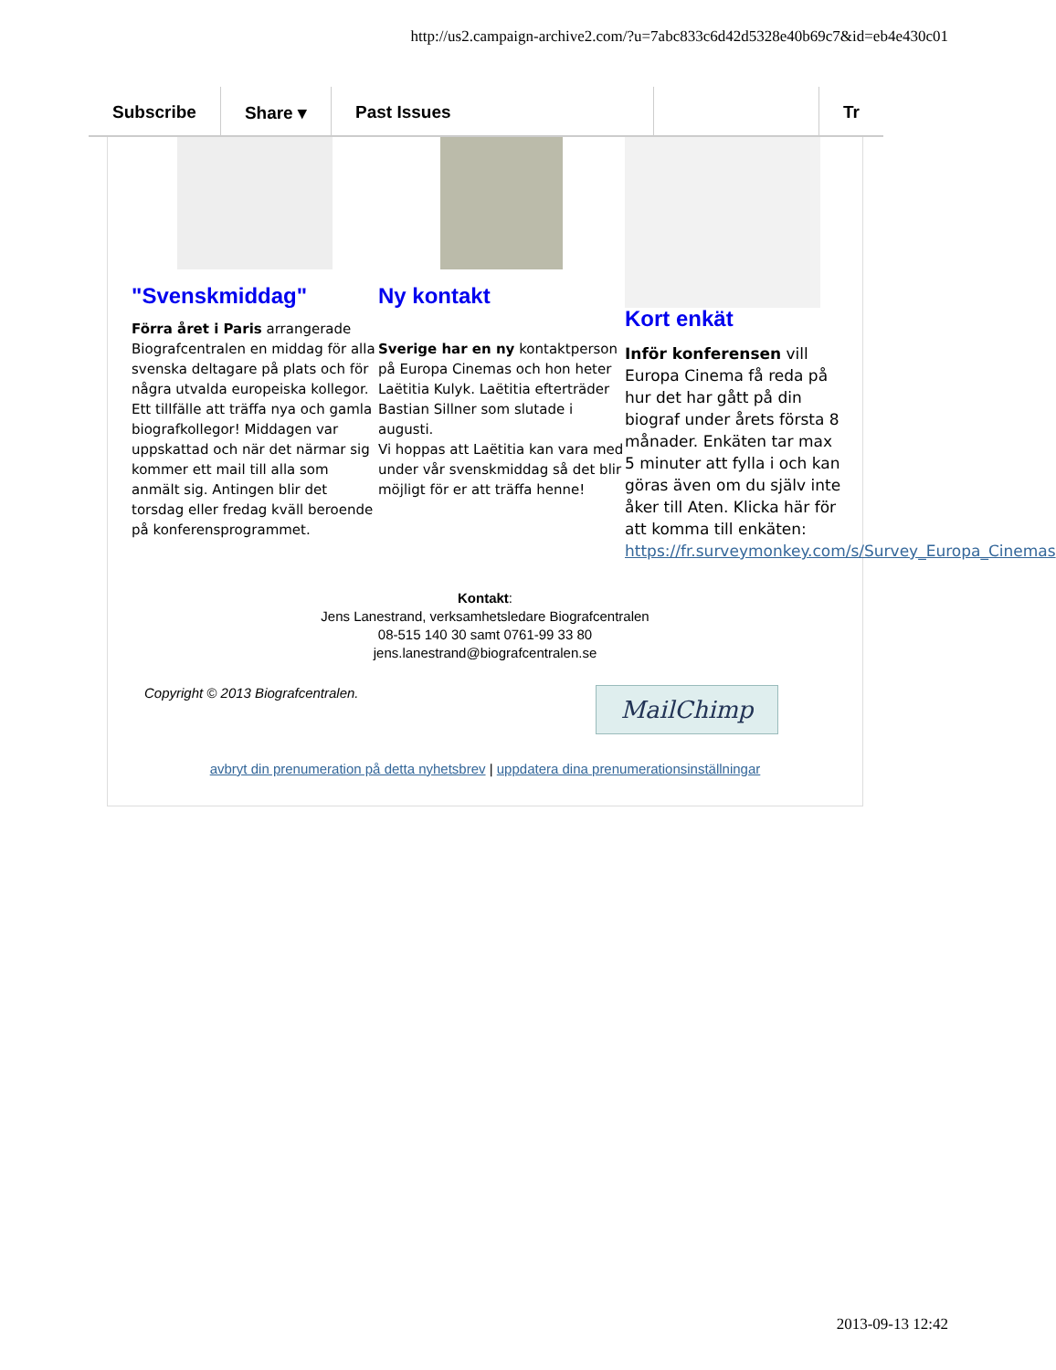http://us2.campaign-archive2.com/?u=7abc833c6d42d5328e40b69c7&id=eb4e430c01
Subscribe Share ▾ Past Issues Tr
"Svenskmiddag"
Förra året i Paris arrangerade Biografcentralen en middag för alla svenska deltagare på plats och för några utvalda europeiska kollegor. Ett tillfälle att träffa nya och gamla biografkollegor! Middagen var uppskattad och när det närmar sig kommer ett mail till alla som anmält sig. Antingen blir det torsdag eller fredag kväll beroende på konferensprogrammet.
Ny kontakt
Sverige har en ny kontaktperson på Europa Cinemas och hon heter Laëtitia Kulyk. Laëtitia efterträder Bastian Sillner som slutade i augusti.
Vi hoppas att Laëtitia kan vara med under vår svenskmiddag så det blir möjligt för er att träffa henne!
Kort enkät
Inför konferensen vill Europa Cinema få reda på hur det har gått på din biograf under årets första 8 månader. Enkäten tar max 5 minuter att fylla i och kan göras även om du själv inte åker till Aten. Klicka här för att komma till enkäten: https://fr.surveymonkey.com/s/Survey_Europa_Cinemas
Kontakt:
Jens Lanestrand, verksamhetsledare Biografcentralen
08-515 140 30 samt 0761-99 33 80
jens.lanestrand@biografcentralen.se
Copyright © 2013 Biografcentralen.
MailChimp
avbryt din prenumeration på detta nyhetsbrev | uppdatera dina prenumerationsinställningar
2013-09-13 12:42